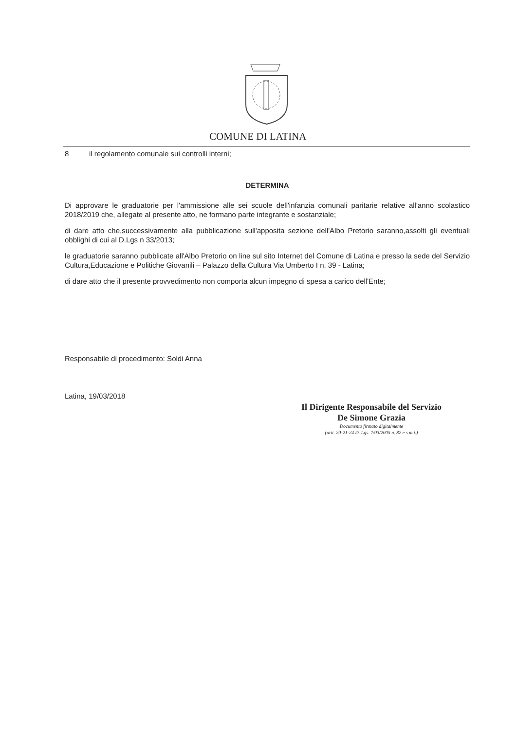COMUNE DI LATINA
8 il regolamento comunale sui controlli interni;
DETERMINA
Di approvare le graduatorie per l'ammissione alle sei scuole dell'infanzia comunali paritarie relative all'anno scolastico 2018/2019 che, allegate al presente atto, ne formano parte integrante e sostanziale;
di dare atto che,successivamente alla pubblicazione sull'apposita sezione dell'Albo Pretorio saranno,assolti gli eventuali obblighi di cui al D.Lgs n 33/2013;
le graduatorie saranno pubblicate all'Albo Pretorio on line sul sito Internet del Comune di Latina e presso la sede del Servizio Cultura,Educazione e Politiche Giovanili – Palazzo della Cultura Via Umberto I n. 39 - Latina;
di dare atto che il presente provvedimento non comporta alcun impegno di spesa a carico dell'Ente;
Responsabile di procedimento: Soldi Anna
Latina, 19/03/2018
Il Dirigente Responsabile del Servizio
De Simone Grazia
Documento firmato digitalmente
(artt. 20-21-24 D. Lgs. 7/03/2005 n. 82 e s.m.i.)